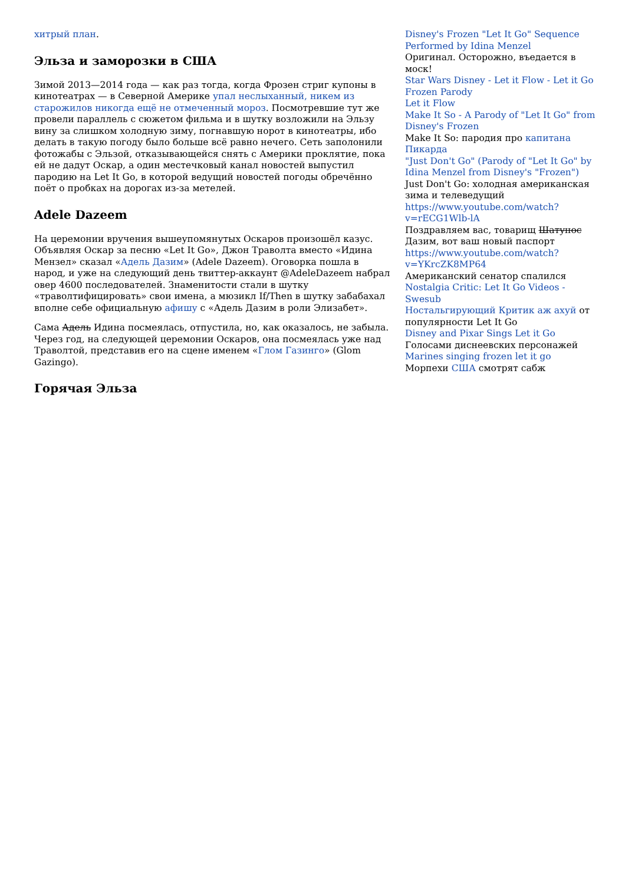хитрый план.
Эльза и заморозки в США
Зимой 2013—2014 года — как раз тогда, когда Фрозен стриг купоны в кинотеатрах — в Северной Америке упал неслыханный, никем из старожилов никогда ещё не отмеченный мороз. Посмотревшие тут же провели параллель с сюжетом фильма и в шутку возложили на Эльзу вину за слишком холодную зиму, погнавшую норот в кинотеатры, ибо делать в такую погоду было больше всё равно нечего. Сеть заполонили фотожабы с Эльзой, отказывающейся снять с Америки проклятие, пока ей не дадут Оскар, а один местечковый канал новостей выпустил пародию на Let It Go, в которой ведущий новостей погоды обречённо поёт о пробках на дорогах из-за метелей.
Adele Dazeem
На церемонии вручения вышеупомянутых Оскаров произошёл казус. Объявляя Оскар за песню «Let It Go», Джон Траволта вместо «Идина Мензел» сказал «Адель Дазим» (Adele Dazeem). Оговорка пошла в народ, и уже на следующий день твиттер-аккаунт @AdeleDazeem набрал овер 4600 последователей. Знаменитости стали в шутку «траволтифицировать» свои имена, а мюзикл If/Then в шутку забабахал вполне себе официальную афишу с «Адель Дазим в роли Элизабет».
Сама Адель Идина посмеялась, отпустила, но, как оказалось, не забыла. Через год, на следующей церемонии Оскаров, она посмеялась уже над Траволтой, представив его на сцене именем «Глом Газинго» (Glom Gazingo).
Горячая Эльза
Disney's Frozen "Let It Go" Sequence Performed by Idina Menzel
Оригинал. Осторожно, въедается в моск!
Star Wars Disney - Let it Flow - Let it Go Frozen Parody
Let it Flow
Make It So - A Parody of "Let It Go" from Disney's Frozen
Make It So: пародия про капитана Пикарда
"Just Don't Go" (Parody of "Let It Go" by Idina Menzel from Disney's "Frozen")
Just Don't Go: холодная американская зима и телеведущий
https://www.youtube.com/watch?v=rECG1Wlb-lA
Поздравляем вас, товарищ Шатунос Дазим, вот ваш новый паспорт
https://www.youtube.com/watch?v=YKrcZK8MP64
Американский сенатор спалился
Nostalgia Critic: Let It Go Videos - Swesub
Ностальгирующий Критик аж ахуй от популярности Let It Go
Disney and Pixar Sings Let it Go
Голосами диснеевских персонажей
Marines singing frozen let it go
Морпехи США смотрят сабж